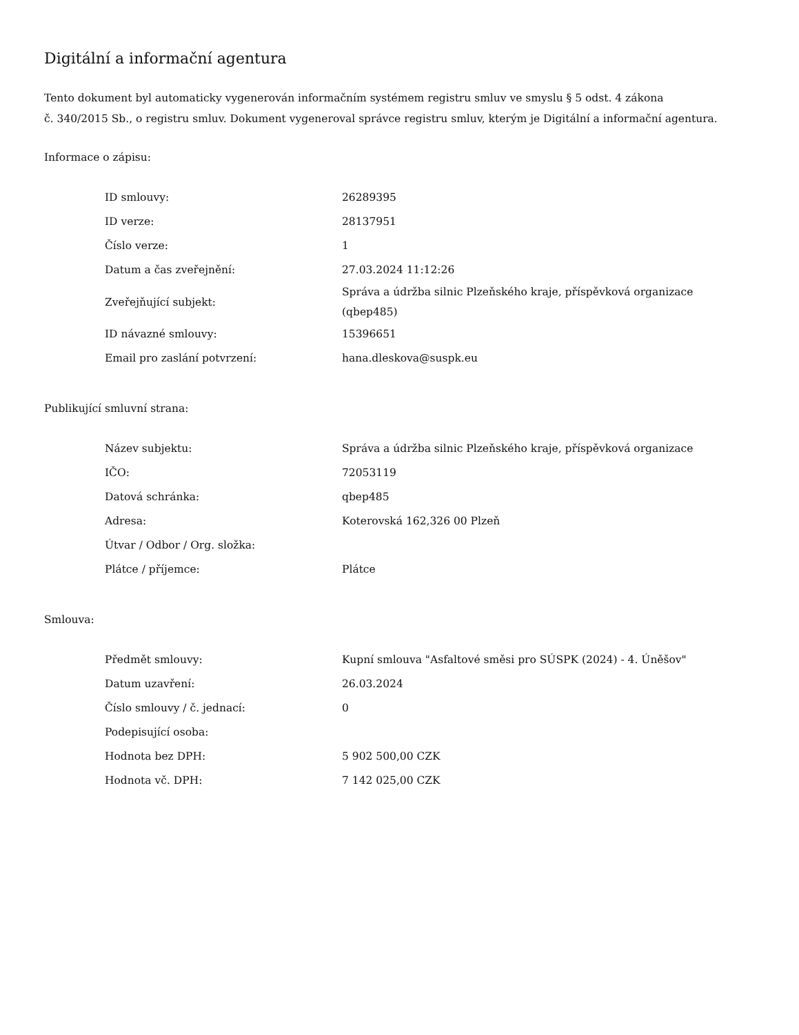Digitální a informační agentura
Tento dokument byl automaticky vygenerován informačním systémem registru smluv ve smyslu § 5 odst. 4 zákona
č. 340/2015 Sb., o registru smluv. Dokument vygeneroval správce registru smluv, kterým je Digitální a informační agentura.
Informace o zápisu:
| ID smlouvy: | 26289395 |
| ID verze: | 28137951 |
| Číslo verze: | 1 |
| Datum a čas zveřejnění: | 27.03.2024 11:12:26 |
| Zveřejňující subjekt: | Správa a údržba silnic Plzeňského kraje, příspěvková organizace (qbep485) |
| ID návazné smlouvy: | 15396651 |
| Email pro zaslání potvrzení: | hana.dleskova@suspk.eu |
Publikující smluvní strana:
| Název subjektu: | Správa a údržba silnic Plzeňského kraje, příspěvková organizace |
| IČO: | 72053119 |
| Datová schránka: | qbep485 |
| Adresa: | Koterovská 162,326 00 Plzeň |
| Útvar / Odbor / Org. složka: | |
| Plátce / příjemce: | Plátce |
Smlouva:
| Předmět smlouvy: | Kupní smlouva "Asfaltové směsi pro SÚSPK (2024) - 4. Úněšov" |
| Datum uzavření: | 26.03.2024 |
| Číslo smlouvy / č. jednací: | 0 |
| Podepisující osoba: | |
| Hodnota bez DPH: | 5 902 500,00 CZK |
| Hodnota vč. DPH: | 7 142 025,00 CZK |